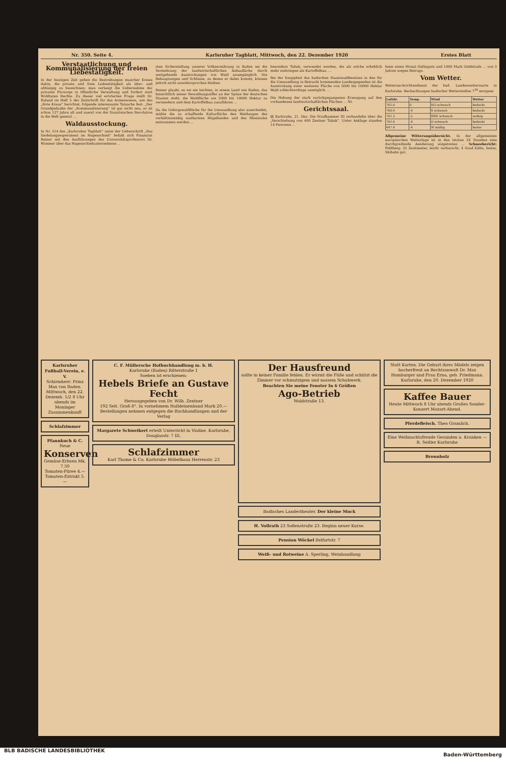Nr. 350. Seite 4. Karlsruher Tagblatt, Mittwoch, den 22. Dezember 1920 Erstes Blatt
Verstaatlichung und Kommunalisierung der freien Liebestätigkeit.
In der heutigen Zeit gehen die Bestrebungen mancher Kreise dahin, die private und freie Liebestätigkeit als über- und abhängig zu bezeichnen; man verlangt die Uebernahme der privaten Fürsorge in öffentliche Verwaltung und fordert statt Wohltaten Rechte. Zu dieser viel erörterten Frage stellt Dr. Ruland im Heft 5 der Zeitschrift für das Armenwesen, wie das „Rote Kreuz“ berichtet, folgende interessante Tatsache fest: „Der Grundgedanke der „Kommunalisierung“ ist gar nicht neu, er ist schon 127 Jahre alt und zuerst von der französischen Revolution in die Welt gesetzt ...
Waldausstockung.
In Nr. 314 des „Karlsruher Tagblatt“ unter der Ueberschrift „Das Siedelungsexperiment im Hagenschieß“ befaßt sich Finanzrat Reiner mit den Ausführungen des Universitätsprofessors Dr. Wimmer über das Hagenschießunternehmen ...
sten Sicherstellung unserer Volksernährung in Baden sei die Vermehrung der landwirtschaftlichen Anbaufläche durch weitgehende Ausstockungen von Wald unumgänglich. Die Behauptungen und Schlüsse, zu denen er dabei kommt, können jedoch nicht unwidersprochen bleiben.
Reiner glaubt, es sei ein leichtes, in einem Land wie Baden, das hinsichtlich seiner Bewaldungsziffer an der Spitze der deutschen Staaten steht, die Waldfläche um 5000 bis 10000 Hektar zu vermindern und dem Kartoffelbau zuzuführen ...
Da die Gebirgswaldfläche für die Umwandlung also ausscheidet, müßte die zu schaffende Kulturfläche den Waldungen des verhältnismäßig waldarmen Hügellandes und des Rheintales entnommen werden ...
besondere Tabak, verwendet werden, die als solche erheblich mehr einbringen als Kartoffelbau. ...
Bei der Knappheit des badischen Staatswaldbesitzes in den für die Umwandlung in Betracht kommenden Landesgegenden ist die Ausstockung einer weiteren Fläche von 5000 bis 10000 Hektar Wald schlechterdings unmöglich. ...
Die Hebung der stark zurückgegangenen Erzeugung auf den vorhandenen landwirtschaftlichen Flächen ... Nt.
Gerichtssaal.
§§ Karlsruhe, 21. Dez. Die Strafkammer III verhandelte über die „Verschiebung von 400 Zentner Tabak“. Unter Anklage standen 14 Personen ...
heim einen Monat Gefängnis und 1000 Mark Geldstrafe ... von 3 Jahren wegen Betrugs.
Vom Wetter.
Wetternachrichtendienst der bad. Landeswetterwarte in Karlsruhe. Beobachtungen badischer Wetterstellen 7<sup>26</sup> morgens
| Luftdr. | Temp. | Wind | Wetter |
| --- | --- | --- | --- |
| 761.0 | 0 | NO schwach | bedeckt |
| 760.9 | -4 | S schwach | bedeckt |
| 761.3 | -2 | SSW schwach | wolkig |
| 761.6 | -4 | O schwach | bedeckt |
| 647.4 | -4 | W mäßig | heiter |
Allgemeine Witterungsübersicht. In der allgemeinen europäischen Wetterlage ist in den letzten 24 Stunden eine durchgreifende Aenderung eingetreten ... Schneebericht: Feldberg: 25 Zentimeter, leicht verharscht, 4 Grad Kälte, heiter, Skibahn gut.
Karlsruher Fußball-Verein, e. V.
Schirmherr: Prinz Max von Baden.
Mittwoch, den 22. Dezemb. 1/2 8 Uhr abends im Moninger Zusammenkunft
Schlafzimmer
Pfannkuch & C.
Neue Konserven
Gemüse-Erbsen Mk. 7.50
Tomaten-Püree 4.—
Tomaten-Extrakt 5.—
C. F. Müllersche Hofbuchhandlung m. b. H.
Karlsruhe (Baden) Ritterstraße 1
Soeben ist erschienen:
Hebels Briefe an Gustave Fecht
Herausgegeben von Dr. Wilh. Zentner
192 Seit. Groß-8°. In vornehmem Halbleinenband Mark 20.—
Bestellungen nehmen entgegen die Buchhandlungen und der Verlag
Margarete Schweikert erteilt Unterricht in Violine. Karlsruhe, Douglasstr. 7 III.
Schlafzimmer
Karl Thome & Co. Karlsruhe Möbelhaus Herrenstr. 23
Der Hausfreund
sollte in keiner Familie fehlen. Er wärmt die Füße und schützt die Zimmer vor schmutzigem und nassem Schuhwerk.
Beachten Sie meine Fenster In 6 Größen
Ago-Betrieb
Waldstraße 13.
Badisches Landestheater. Der kleine Muck
H. Vollrath 23 Sofienstraße 23. Beginn neuer Kurse.
Pension Wöckel Belfortstr. 7
Weiß- und Rotweine A. Sperling, Weinhandlung
Statt Karten. Die Geburt ihres Mädels zeigen hocherfreut an Rechtsanwalt Dr. Max Homburger und Frau Erna, geb. Friedmann. Karlsruhe, den 20. Dezember 1920
Kaffee Bauer
Heute Mittwoch 8 Uhr abends Großes Sonder-Konzert Mozart-Abend.
Pferdefleisch. Theo Gramlich.
Eine Weihnachtsfreude Gesunden u. Kranken — R. Seitler Karlsruhe
Brennholz
BLB BADISCHE LANDESBIBLIOTHEK Baden-Württemberg